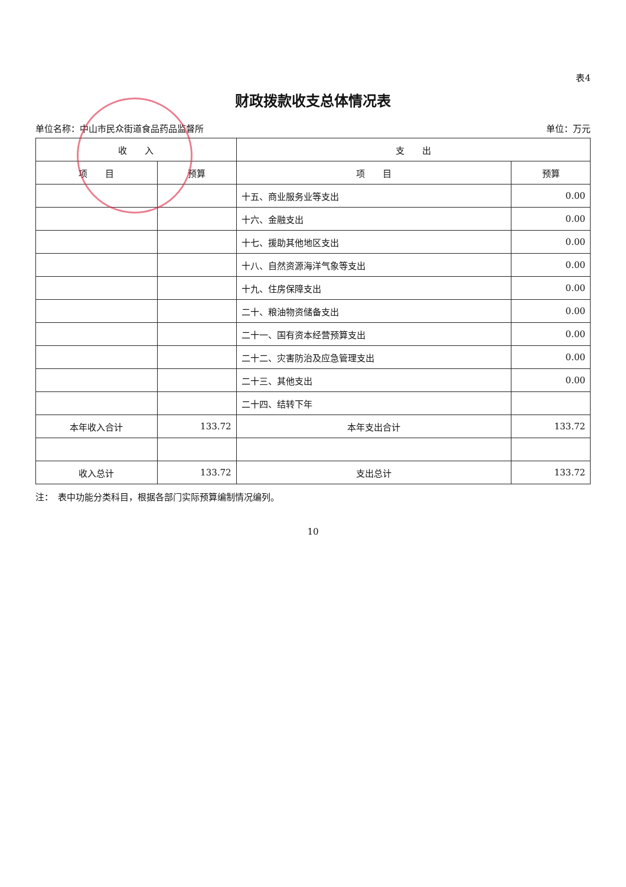表4
财政拨款收支总体情况表
单位名称：中山市民众街道食品药品监督所 单位：万元
| 收 入 | | 支 出 | |
| --- | --- | --- | --- |
| 项 目 | 预算 | 项 目 | 预算 |
| | | 十五、商业服务业等支出 | 0.00 |
| | | 十六、金融支出 | 0.00 |
| | | 十七、援助其他地区支出 | 0.00 |
| | | 十八、自然资源海洋气象等支出 | 0.00 |
| | | 十九、住房保障支出 | 0.00 |
| | | 二十、粮油物资储备支出 | 0.00 |
| | | 二十一、国有资本经营预算支出 | 0.00 |
| | | 二十二、灾害防治及应急管理支出 | 0.00 |
| | | 二十三、其他支出 | 0.00 |
| | | 二十四、结转下年 | |
| 本年收入合计 | 133.72 | 本年支出合计 | 133.72 |
| 收入总计 | 133.72 | 支出总计 | 133.72 |
注：　表中功能分类科目，根据各部门实际预算编制情况编列。
10